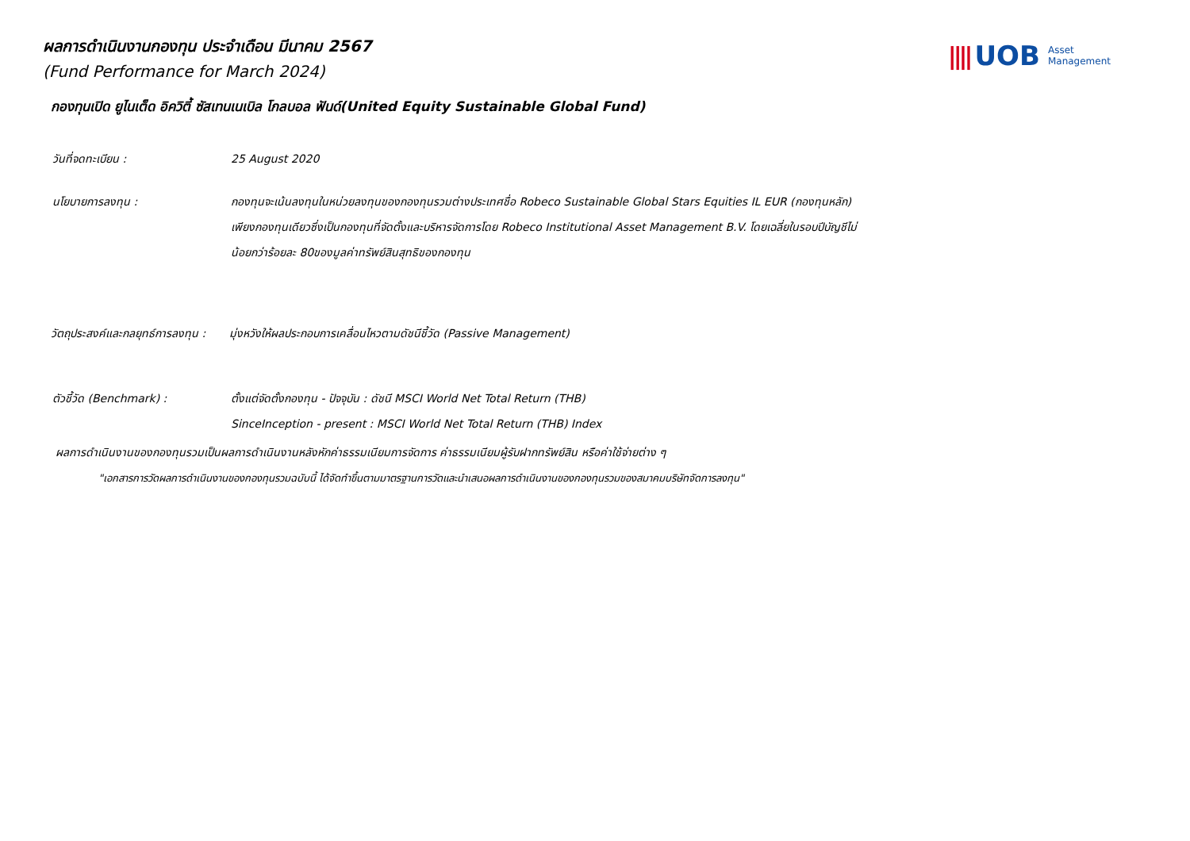|||| UOB Asset
Management
ผลการดำเนินงานกองทุน ประจำเดือน มีนาคม 2567
(Fund Performance for March 2024)
กองทุนเปิด ยูไนเต็ด อิควิตี้ ซัสเทนเนเบิล โกลบอล ฟันด์(United Equity Sustainable Global Fund)
วันที่จดทะเบียน : 25 August 2020
นโยบายการลงทุน : กองทุนจะเน้นลงทุนในหน่วยลงทุนของกองทุนรวมต่างประเทศชื่อ Robeco Sustainable Global Stars Equities IL EUR (กองทุนหลัก)
เพียงกองทุนเดียวซึ่งเป็นกองทุนที่จัดตั้งและบริหารจัดการโดย Robeco Institutional Asset Management B.V. โดยเฉลี่ยในรอบปีบัญชีไม่
น้อยกว่าร้อยละ 80ของมูลค่าทรัพย์สินสุทธิของกองทุน
วัตถุประสงค์และกลยุทธ์การลงทุน :
มุ่งหวังให้ผลประกอบการเคลื่อนไหวตามดัชนีชี้วัด (Passive Management)
ตัวชี้วัด (Benchmark) : ตั้งแต่จัดตั้งกองทุน - ปัจจุบัน : ดัชนี MSCI World Net Total Return (THB)
SinceInception - present : MSCI World Net Total Return (THB) Index
ผลการดำเนินงานของกองทุนรวมเป็นผลการดำเนินงานหลังหักค่าธรรมเนียมการจัดการ ค่าธรรมเนียมผู้รับฝากทรัพย์สิน หรือค่าใช้จ่ายต่าง ๆ
"เอกสารการวัดผลการดำเนินงานของกองทุนรวมฉบับนี้ ได้จัดทำขึ้นตามมาตรฐานการวัดและนำเสนอผลการดำเนินงานของกองทุนรวมของสมาคมบริษัทจัดการลงทุน"